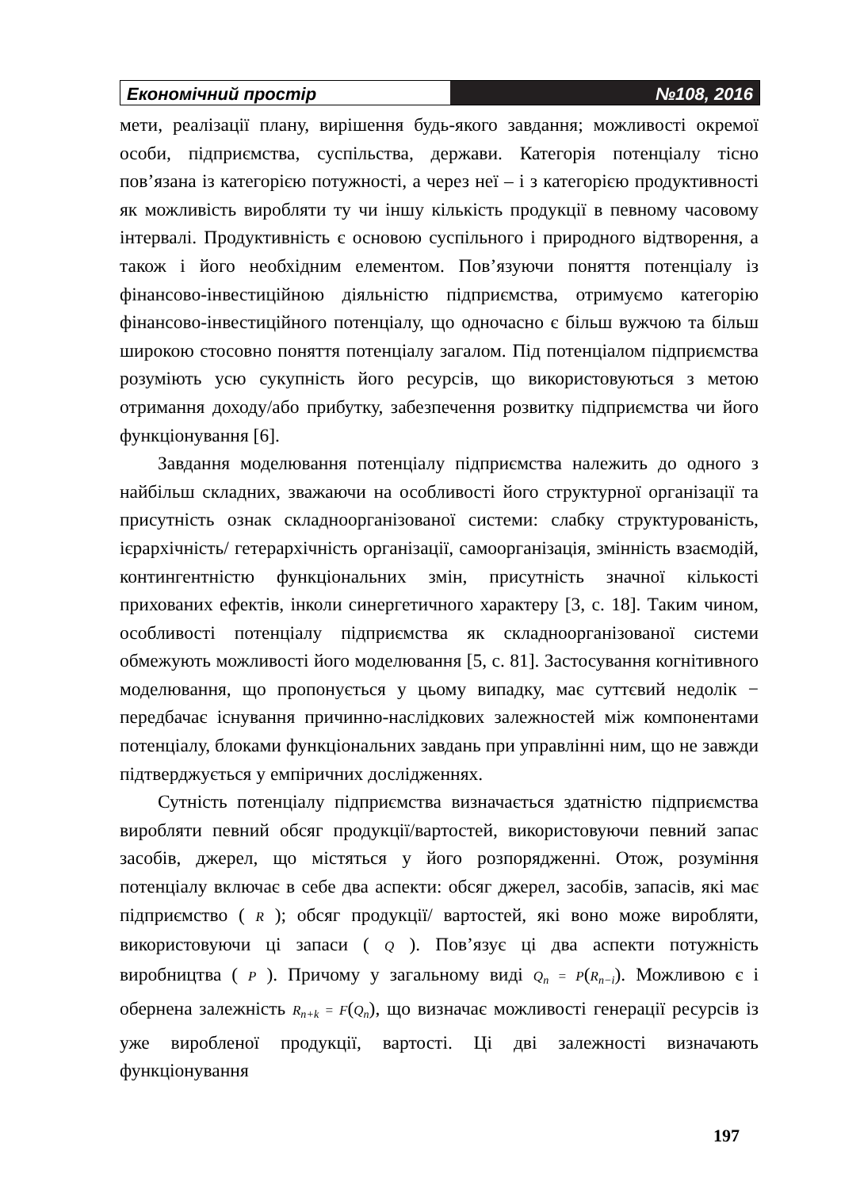Економічний простір №108, 2016
мети, реалізації плану, вирішення будь-якого завдання; можливості окремої особи, підприємства, суспільства, держави. Категорія потенціалу тісно пов’язана із категорією потужності, а через неї – і з категорією продуктивності як можливість виробляти ту чи іншу кількість продукції в певному часовому інтервалі. Продуктивність є основою суспільного і природного відтворення, а також і його необхідним елементом. Пов’язуючи поняття потенціалу із фінансово-інвестиційною діяльністю підприємства, отримуємо категорію фінансово-інвестиційного потенціалу, що одночасно є більш вужчою та більш широкою стосовно поняття потенціалу загалом. Під потенціалом підприємства розуміють усю сукупність його ресурсів, що використовуються з метою отримання доходу/або прибутку, забезпечення розвитку підприємства чи його функціонування [6].
Завдання моделювання потенціалу підприємства належить до одного з найбільш складних, зважаючи на особливості його структурної організації та присутність ознак складноорганізованої системи: слабку структурованість, ієрархічність/ гетерархічність організації, самоорганізація, змінність взаємодій, контингентністю функціональних змін, присутність значної кількості прихованих ефектів, інколи синергетичного характеру [3, с. 18]. Таким чином, особливості потенціалу підприємства як складноорганізованої системи обмежують можливості його моделювання [5, с. 81]. Застосування когнітивного моделювання, що пропонується у цьому випадку, має суттєвий недолік − передбачає існування причинно-наслідкових залежностей між компонентами потенціалу, блоками функціональних завдань при управлінні ним, що не завжди підтверджується у емпіричних дослідженнях.
Сутність потенціалу підприємства визначається здатністю підприємства виробляти певний обсяг продукції/вартостей, використовуючи певний запас засобів, джерел, що містяться у його розпорядженні. Отож, розуміння потенціалу включає в себе два аспекти: обсяг джерел, засобів, запасів, які має підприємство ( R ); обсяг продукції/ вартостей, які воно може виробляти, використовуючи ці запаси ( Q ). Пов’язує ці два аспекти потужність виробництва ( P ). Причому у загальному виді Q<sub>n</sub> = P(R<sub>n−i</sub>). Можливою є і обернена залежність R<sub>n+k</sub> = F(Q<sub>n</sub>), що визначає можливості генерації ресурсів із уже виробленої продукції, вартості. Ці дві залежності визначають функціонування
197